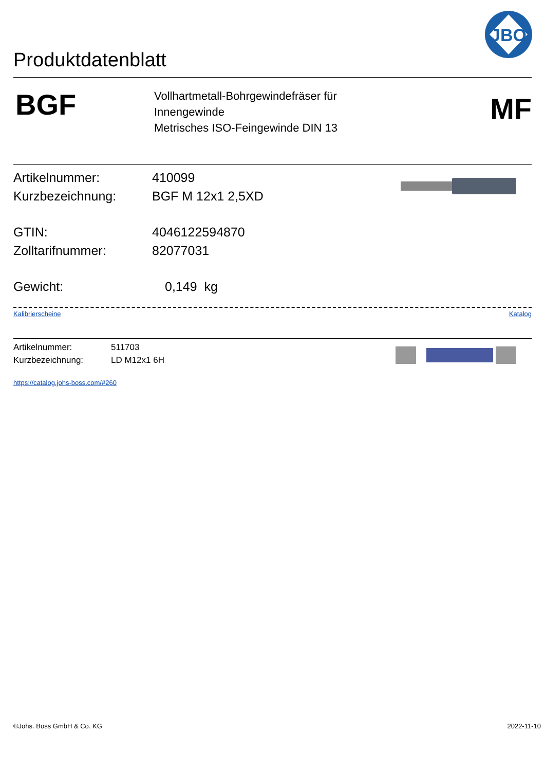Produktdatenblatt
JBO
BGF
Vollhartmetall-Bohrgewindefräser für
Innengewinde
Metrisches ISO-Feingewinde DIN 13
MF
Artikelnummer: 410099
Kurzbezeichnung: BGF M 12x1 2,5XD
GTIN: 4046122594870
Zolltarifnummer: 82077031
Gewicht: 0,149 kg
Kalibrierscheine Katalog
Artikelnummer: 511703
Kurzbezeichnung: LD M12x1 6H
https://catalog.johs-boss.com/#260
©Johs. Boss GmbH & Co. KG 2022-11-10